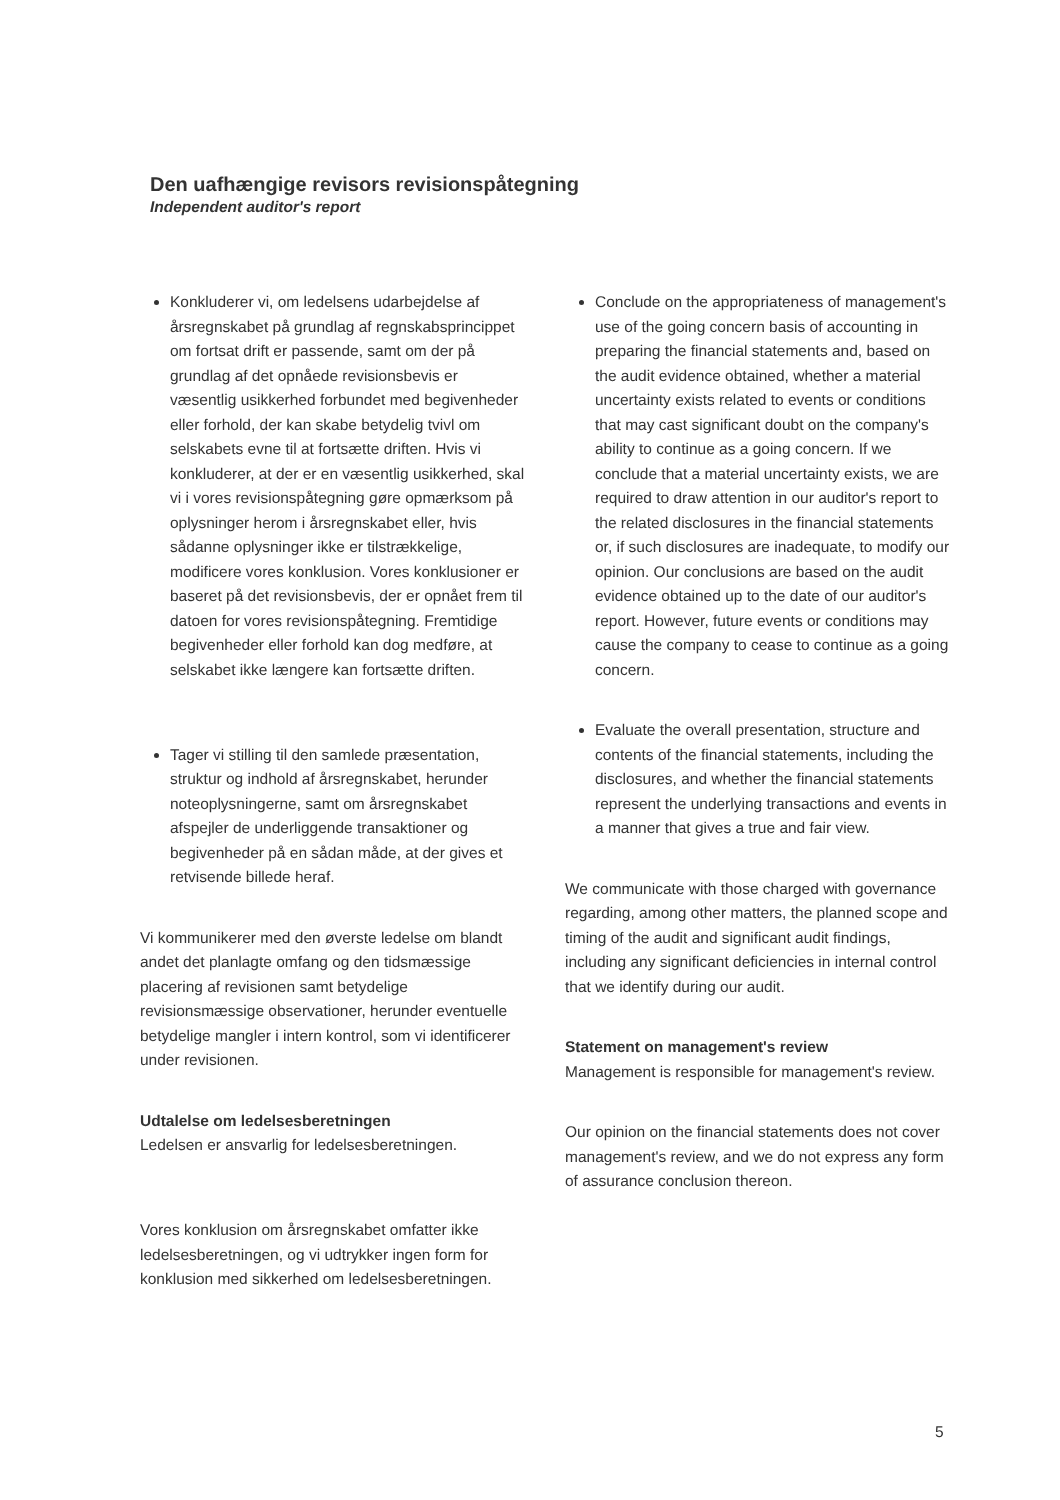Den uafhængige revisors revisionspåtegning
Independent auditor's report
Konkluderer vi, om ledelsens udarbejdelse af årsregnskabet på grundlag af regnskabsprincippet om fortsat drift er passende, samt om der på grundlag af det opnåede revisionsbevis er væsentlig usikkerhed forbundet med begivenheder eller forhold, der kan skabe betydelig tvivl om selskabets evne til at fortsætte driften. Hvis vi konkluderer, at der er en væsentlig usikkerhed, skal vi i vores revisionspåtegning gøre opmærksom på oplysninger herom i årsregnskabet eller, hvis sådanne oplysninger ikke er tilstrækkelige, modificere vores konklusion. Vores konklusioner er baseret på det revisionsbevis, der er opnået frem til datoen for vores revisionspåtegning. Fremtidige begivenheder eller forhold kan dog medføre, at selskabet ikke længere kan fortsætte driften.
Tager vi stilling til den samlede præsentation, struktur og indhold af årsregnskabet, herunder noteoplysningerne, samt om årsregnskabet afspejler de underliggende transaktioner og begivenheder på en sådan måde, at der gives et retvisende billede heraf.
Vi kommunikerer med den øverste ledelse om blandt andet det planlagte omfang og den tidsmæssige placering af revisionen samt betydelige revisionsmæssige observationer, herunder eventuelle betydelige mangler i intern kontrol, som vi identificerer under revisionen.
Udtalelse om ledelsesberetningen
Ledelsen er ansvarlig for ledelsesberetningen.
Vores konklusion om årsregnskabet omfatter ikke ledelsesberetningen, og vi udtrykker ingen form for konklusion med sikkerhed om ledelsesberetningen.
Conclude on the appropriateness of management's use of the going concern basis of accounting in preparing the financial statements and, based on the audit evidence obtained, whether a material uncertainty exists related to events or conditions that may cast significant doubt on the company's ability to continue as a going concern. If we conclude that a material uncertainty exists, we are required to draw attention in our auditor's report to the related disclosures in the financial statements or, if such disclosures are inadequate, to modify our opinion. Our conclusions are based on the audit evidence obtained up to the date of our auditor's report. However, future events or conditions may cause the company to cease to continue as a going concern.
Evaluate the overall presentation, structure and contents of the financial statements, including the disclosures, and whether the financial statements represent the underlying transactions and events in a manner that gives a true and fair view.
We communicate with those charged with governance regarding, among other matters, the planned scope and timing of the audit and significant audit findings, including any significant deficiencies in internal control that we identify during our audit.
Statement on management's review
Management is responsible for management's review.
Our opinion on the financial statements does not cover management's review, and we do not express any form of assurance conclusion thereon.
5